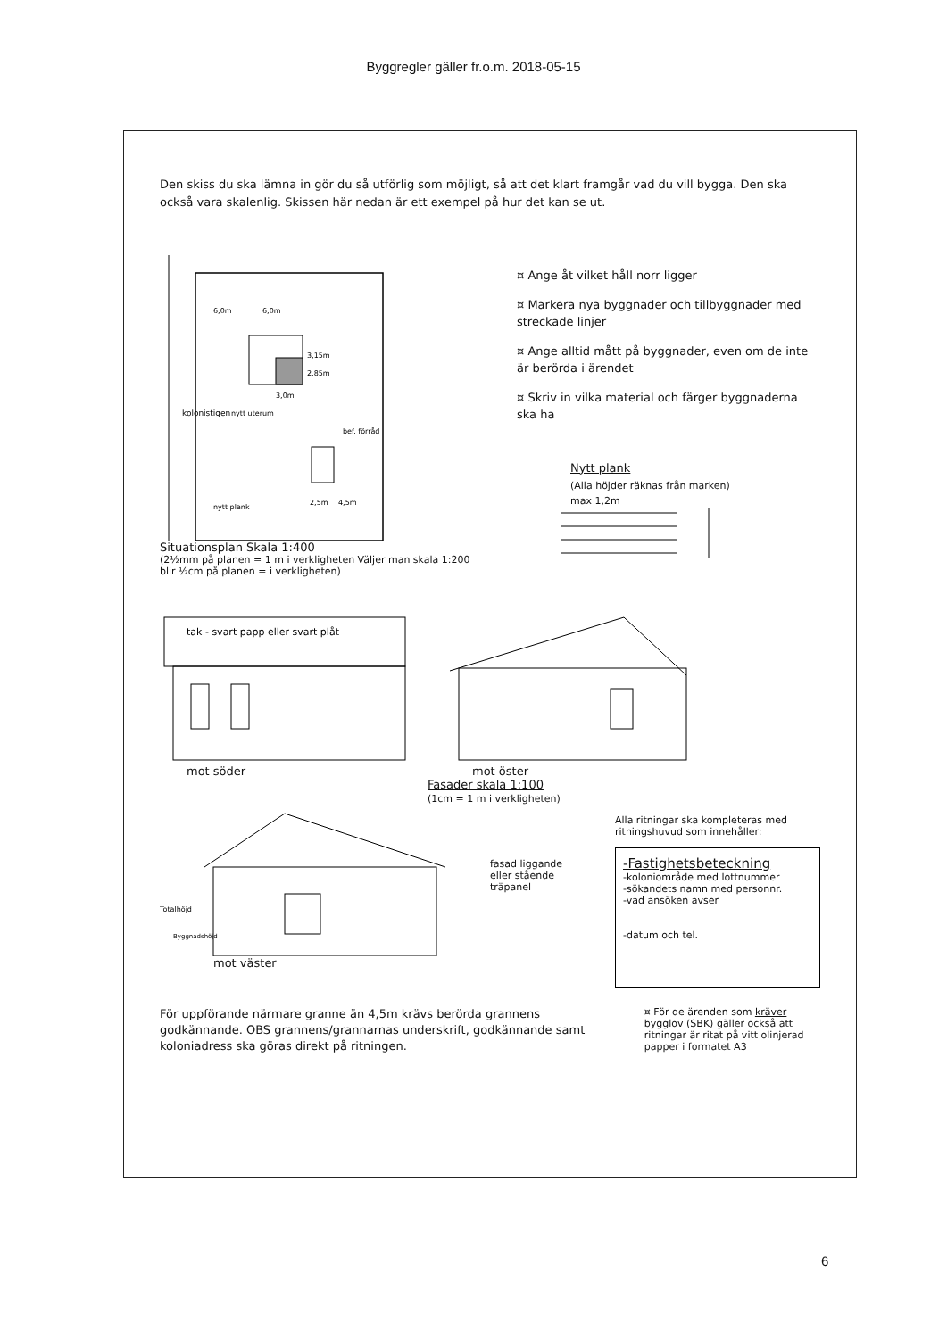Byggregler gäller fr.o.m. 2018-05-15
Den skiss du ska lämna in gör du så utförlig som möjligt, så att det klart framgår vad du vill bygga. Den ska också vara skalenlig. Skissen här nedan är ett exempel på hur det kan se ut.
6,0m
6,0m
3,15m
2,85m
3,0m
nytt uterum
bef. förråd
nytt plank
2,5m
4,5m
kolonistigen
Situationsplan Skala 1:400
(2½mm på planen = 1 m i verkligheten Väljer man skala 1:200 blir ½cm på planen = i verkligheten)
¤ Ange åt vilket håll norr ligger
¤ Markera nya byggnader och tillbyggnader med streckade linjer
¤ Ange alltid mått på byggnader, even om de inte är berörda i ärendet
¤ Skriv in vilka material och färger byggnaderna ska ha
Nytt plank
(Alla höjder räknas från marken)
max 1,2m
tak - svart papp eller svart plåt
mot söder
mot öster
Fasader skala 1:100
(1cm = 1 m i verkligheten)
Totalhöjd
Byggnadshöjd
mot väster
fasad liggande eller stående träpanel
Alla ritningar ska kompleteras med ritningshuvud som innehåller:
-Fastighetsbeteckning
-koloniområde med lottnummer
-sökandets namn med personnr.
-vad ansöken avser
-datum och tel.
För uppförande närmare granne än 4,5m krävs berörda grannens godkännande. OBS grannens/grannarnas underskrift, godkännande samt koloniadress ska göras direkt på ritningen.
¤ För de ärenden som kräver bygglov (SBK) gäller också att ritningar är ritat på vitt olinjerad papper i formatet A3
6